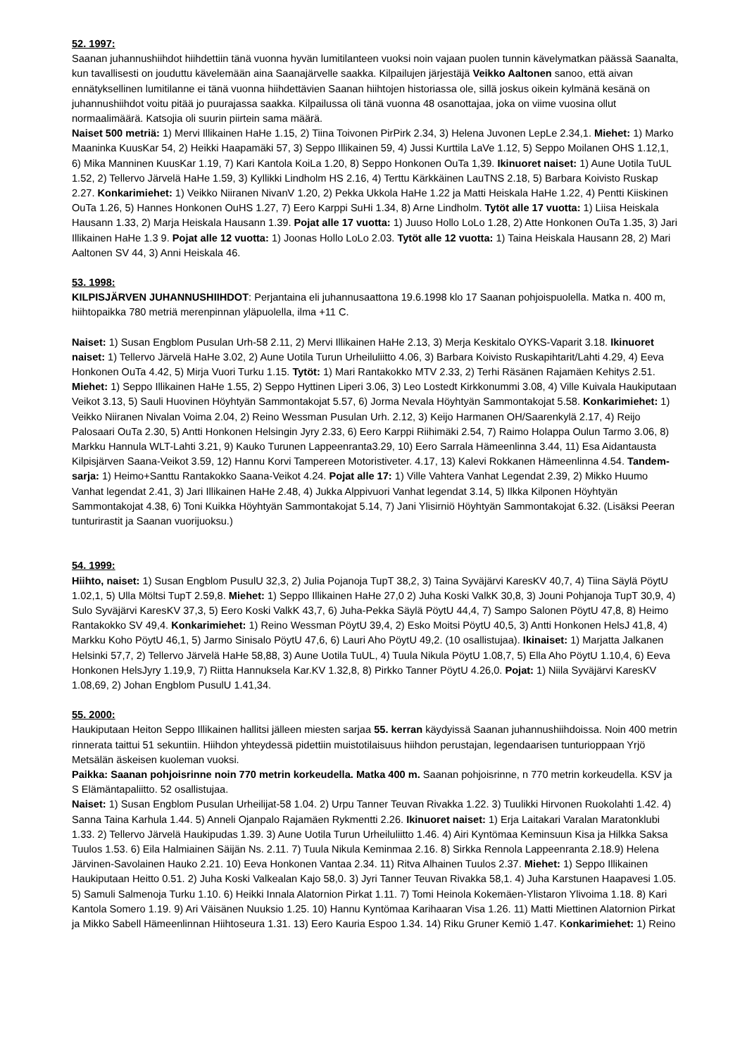52. 1997:
Saanan juhannushiihdot hiihdettiin tänä vuonna hyvän lumitilanteen vuoksi noin vajaan puolen tunnin kävelymatkan päässä Saanalta, kun tavallisesti on jouduttu kävelemään aina Saanajärvelle saakka. Kilpailujen järjestäjä Veikko Aaltonen sanoo, että aivan ennätyksellinen lumitilanne ei tänä vuonna hiihdettävien Saanan hiihtojen historiassa ole, sillä joskus oikein kylmänä kesänä on juhannushiihdot voitu pitää jo puurajassa saakka. Kilpailussa oli tänä vuonna 48 osanottajaa, joka on viime vuosina ollut normaalimäärä. Katsojia oli suurin piirtein sama määrä.
Naiset 500 metriä: 1) Mervi Illikainen HaHe 1.15, 2) Tiina Toivonen PirPirk 2.34, 3) Helena Juvonen LepLe 2.34,1. Miehet: 1) Marko Maaninka KuusKar 54, 2) Heikki Haapamäki 57, 3) Seppo Illikainen 59, 4) Jussi Kurttila LaVe 1.12, 5) Seppo Moilanen OHS 1.12,1, 6) Mika Manninen KuusKar 1.19, 7) Kari Kantola KoiLa 1.20, 8) Seppo Honkonen OuTa 1,39. Ikinuoret naiset: 1) Aune Uotila TuUL 1.52, 2) Tellervo Järvelä HaHe 1.59, 3) Kyllikki Lindholm HS 2.16, 4) Terttu Kärkkäinen LauTNS 2.18, 5) Barbara Koivisto Ruskap 2.27. Konkarimiehet: 1) Veikko Niiranen NivanV 1.20, 2) Pekka Ukkola HaHe 1.22 ja Matti Heiskala HaHe 1.22, 4) Pentti Kiiskinen OuTa 1.26, 5) Hannes Honkonen OuHS 1.27, 7) Eero Karppi SuHi 1.34, 8) Arne Lindholm. Tytöt alle 17 vuotta: 1) Liisa Heiskala Hausann 1.33, 2) Marja Heiskala Hausann 1.39. Pojat alle 17 vuotta: 1) Juuso Hollo LoLo 1.28, 2) Atte Honkonen OuTa 1.35, 3) Jari Illikainen HaHe 1.3 9. Pojat alle 12 vuotta: 1) Joonas Hollo LoLo 2.03. Tytöt alle 12 vuotta: 1) Taina Heiskala Hausann 28, 2) Mari Aaltonen SV 44, 3) Anni Heiskala 46.
53. 1998:
KILPISJÄRVEN JUHANNUSHIIHDOT: Perjantaina eli juhannusaattona 19.6.1998 klo 17 Saanan pohjoispuolella. Matka n. 400 m, hiihtopaikka 780 metriä merenpinnan yläpuolella, ilma +11 C.
Naiset: 1) Susan Engblom Pusulan Urh-58 2.11, 2) Mervi Illikainen HaHe 2.13, 3) Merja Keskitalo OYKS-Vaparit 3.18. Ikinuoret naiset: 1) Tellervo Järvelä HaHe 3.02, 2) Aune Uotila Turun Urheiluliitto 4.06, 3) Barbara Koivisto Ruskapihtarit/Lahti 4.29, 4) Eeva Honkonen OuTa 4.42, 5) Mirja Vuori Turku 1.15. Tytöt: 1) Mari Rantakokko MTV 2.33, 2) Terhi Räsänen Rajamäen Kehitys 2.51. Miehet: 1) Seppo Illikainen HaHe 1.55, 2) Seppo Hyttinen Liperi 3.06, 3) Leo Lostedt Kirkkonummi 3.08, 4) Ville Kuivala Haukiputaan Veikot 3.13, 5) Sauli Huovinen Höyhtyän Sammontakojat 5.57, 6) Jorma Nevala Höyhtyän Sammontakojat 5.58. Konkarimiehet: 1) Veikko Niiranen Nivalan Voima 2.04, 2) Reino Wessman Pusulan Urh. 2.12, 3) Keijo Harmanen OH/Saarenkylä 2.17, 4) Reijo Palosaari OuTa 2.30, 5) Antti Honkonen Helsingin Jyry 2.33, 6) Eero Karppi Riihimäki 2.54, 7) Raimo Holappa Oulun Tarmo 3.06, 8) Markku Hannula WLT-Lahti 3.21, 9) Kauko Turunen Lappeenranta3.29, 10) Eero Sarrala Hämeenlinna 3.44, 11) Esa Aidantausta Kilpisjärven Saana-Veikot 3.59, 12) Hannu Korvi Tampereen Motoristiveter. 4.17, 13) Kalevi Rokkanen Hämeenlinna 4.54. Tandem-sarja: 1) Heimo+Santtu Rantakokko Saana-Veikot 4.24. Pojat alle 17: 1) Ville Vahtera Vanhat Legendat 2.39, 2) Mikko Huumo Vanhat legendat 2.41, 3) Jari Illikainen HaHe 2.48, 4) Jukka Alppivuori Vanhat legendat 3.14, 5) Ilkka Kilponen Höyhtyän Sammontakojat 4.38, 6) Toni Kuikka Höyhtyän Sammontakojat 5.14, 7) Jani Ylisirniö Höyhtyän Sammontakojat 6.32. (Lisäksi Peeran tunturirastit ja Saanan vuorijuoksu.)
54. 1999:
Hiihto, naiset: 1) Susan Engblom PusulU 32,3, 2) Julia Pojanoja TupT 38,2, 3) Taina Syväjärvi KaresKV 40,7, 4) Tiina Säylä PöytU 1.02,1, 5) Ulla Möltsi TupT 2.59,8. Miehet: 1) Seppo Illikainen HaHe 27,0 2) Juha Koski ValkK 30,8, 3) Jouni Pohjanoja TupT 30,9, 4) Sulo Syväjärvi KaresKV 37,3, 5) Eero Koski ValkK 43,7, 6) Juha-Pekka Säylä PöytU 44,4, 7) Sampo Salonen PöytU 47,8, 8) Heimo Rantakokko SV 49,4. Konkarimiehet: 1) Reino Wessman PöytU 39,4, 2) Esko Moitsi PöytU 40,5, 3) Antti Honkonen HelsJ 41,8, 4) Markku Koho PöytU 46,1, 5) Jarmo Sinisalo PöytU 47,6, 6) Lauri Aho PöytU 49,2. (10 osallistujaa). Ikinaiset: 1) Marjatta Jalkanen Helsinki 57,7, 2) Tellervo Järvelä HaHe 58,88, 3) Aune Uotila TuUL, 4) Tuula Nikula PöytU 1.08,7, 5) Ella Aho PöytU 1.10,4, 6) Eeva Honkonen HelsJyry 1.19,9, 7) Riitta Hannuksela Kar.KV 1.32,8, 8) Pirkko Tanner PöytU 4.26,0. Pojat: 1) Niila Syväjärvi KaresKV 1.08,69, 2) Johan Engblom PusulU 1.41,34.
55. 2000:
Haukiputaan Heiton Seppo Illikainen hallitsi jälleen miesten sarjaa 55. kerran käydyissä Saanan juhannushiihdoissa. Noin 400 metrin rinnerata taittui 51 sekuntiin. Hiihdon yhteydessä pidettiin muistotilaisuus hiihdon perustajan, legendaarisen tunturioppaan Yrjö Metsälän äskeisen kuoleman vuoksi.
Paikka: Saanan pohjoisrinne noin 770 metrin korkeudella. Matka 400 m. Saanan pohjoisrinne, n 770 metrin korkeudella. KSV ja S Elämäntapaliitto. 52 osallistujaa.
Naiset: 1) Susan Engblom Pusulan Urheilijat-58 1.04. 2) Urpu Tanner Teuvan Rivakka 1.22. 3) Tuulikki Hirvonen Ruokolahti 1.42. 4) Sanna Taina Karhula 1.44. 5) Anneli Ojanpalo Rajamäen Rykmentti 2.26. Ikinuoret naiset: 1) Erja Laitakari Varalan Maratonklubi 1.33. 2) Tellervo Järvelä Haukipudas 1.39. 3) Aune Uotila Turun Urheiluliitto 1.46. 4) Airi Kyntömaa Keminsuun Kisa ja Hilkka Saksa Tuulos 1.53. 6) Eila Halmiainen Säijän Ns. 2.11. 7) Tuula Nikula Keminmaa 2.16. 8) Sirkka Rennola Lappeenranta 2.18.9) Helena Järvinen-Savolainen Hauko 2.21. 10) Eeva Honkonen Vantaa 2.34. 11) Ritva Alhainen Tuulos 2.37. Miehet: 1) Seppo Illikainen Haukiputaan Heitto 0.51. 2) Juha Koski Valkealan Kajo 58,0. 3) Jyri Tanner Teuvan Rivakka 58,1. 4) Juha Karstunen Haapavesi 1.05. 5) Samuli Salmenoja Turku 1.10. 6) Heikki Innala Alatornion Pirkat 1.11. 7) Tomi Heinola Kokemäen-Ylistaron Ylivoima 1.18. 8) Kari Kantola Somero 1.19. 9) Ari Väisänen Nuuksio 1.25. 10) Hannu Kyntömaa Karihaaran Visa 1.26. 11) Matti Miettinen Alatornion Pirkat ja Mikko Sabell Hämeenlinnan Hiihtoseura 1.31. 13) Eero Kauria Espoo 1.34. 14) Riku Gruner Kemiö 1.47. Konkarimiehet: 1) Reino